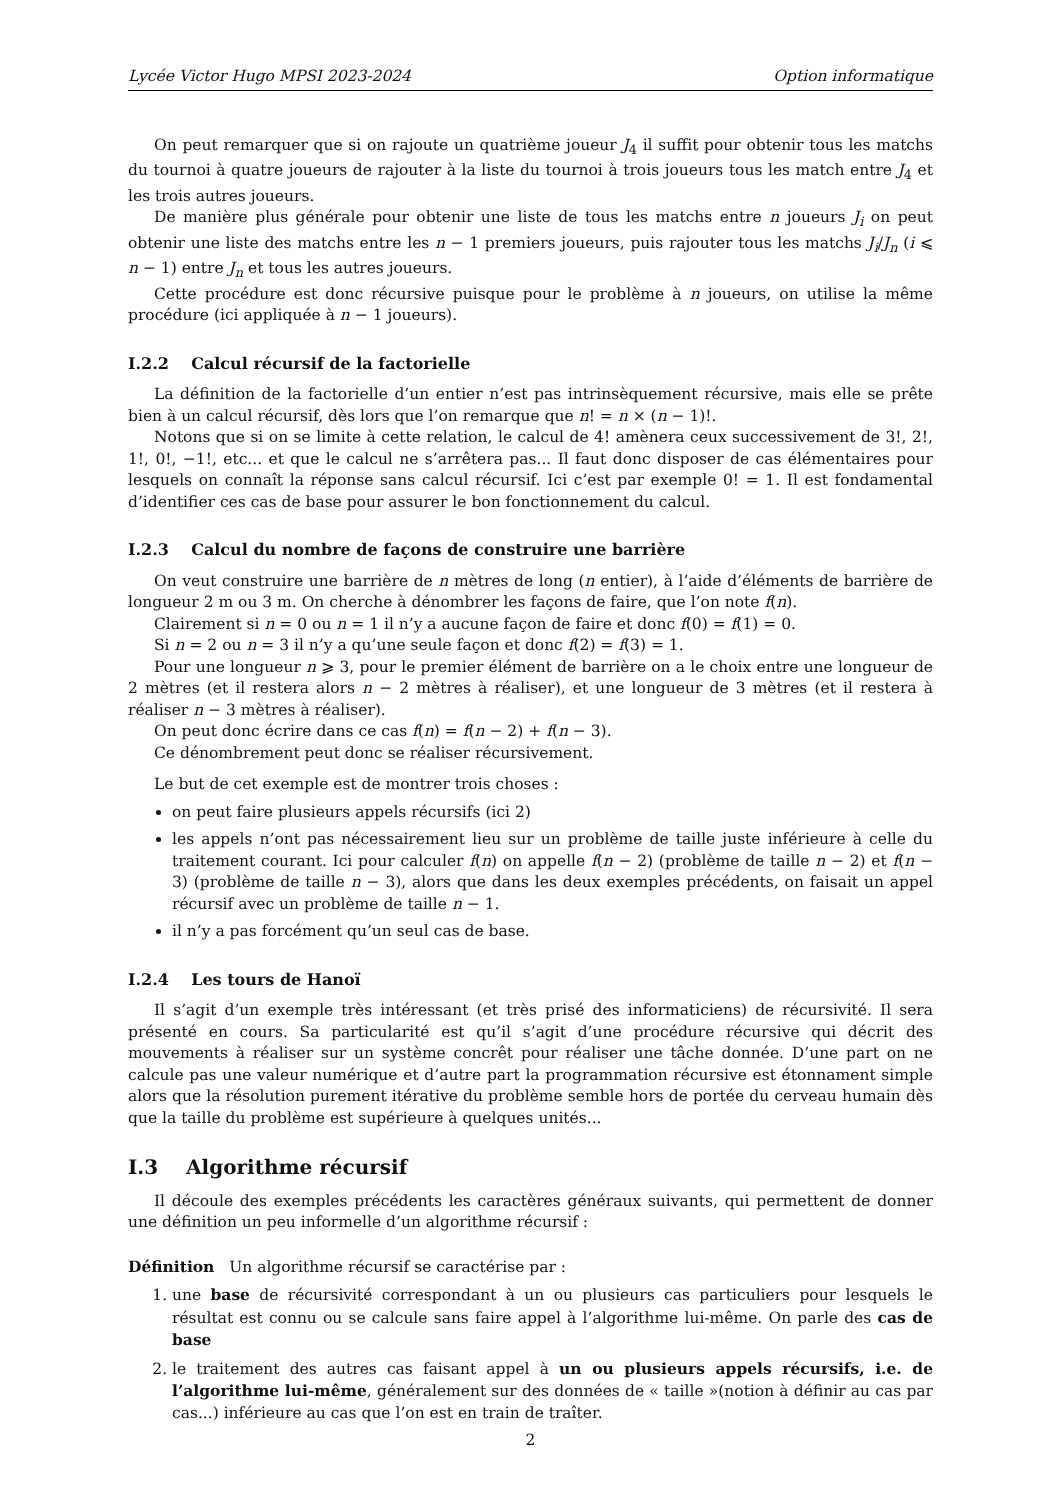Lycée Victor Hugo MPSI 2023-2024 Option informatique
On peut remarquer que si on rajoute un quatrième joueur J<sub>4</sub> il suffit pour obtenir tous les matchs du tournoi à quatre joueurs de rajouter à la liste du tournoi à trois joueurs tous les match entre J<sub>4</sub> et les trois autres joueurs.
De manière plus générale pour obtenir une liste de tous les matchs entre n joueurs J<sub>i</sub> on peut obtenir une liste des matchs entre les n − 1 premiers joueurs, puis rajouter tous les matchs J<sub>i</sub>/J<sub>n</sub> (i ⩽ n − 1) entre J<sub>n</sub> et tous les autres joueurs.
Cette procédure est donc récursive puisque pour le problème à n joueurs, on utilise la même procédure (ici appliquée à n − 1 joueurs).
I.2.2 Calcul récursif de la factorielle
La définition de la factorielle d’un entier n’est pas intrinsèquement récursive, mais elle se prête bien à un calcul récursif, dès lors que l’on remarque que n! = n × (n − 1)!.
Notons que si on se limite à cette relation, le calcul de 4! amènera ceux successivement de 3!, 2!, 1!, 0!, −1!, etc... et que le calcul ne s’arrêtera pas... Il faut donc disposer de cas élémentaires pour lesquels on connaît la réponse sans calcul récursif. Ici c’est par exemple 0! = 1. Il est fondamental d’identifier ces cas de base pour assurer le bon fonctionnement du calcul.
I.2.3 Calcul du nombre de façons de construire une barrière
On veut construire une barrière de n mètres de long (n entier), à l’aide d’éléments de barrière de longueur 2 m ou 3 m. On cherche à dénombrer les façons de faire, que l’on note f(n).
Clairement si n = 0 ou n = 1 il n’y a aucune façon de faire et donc f(0) = f(1) = 0.
Si n = 2 ou n = 3 il n’y a qu’une seule façon et donc f(2) = f(3) = 1.
Pour une longueur n ⩾ 3, pour le premier élément de barrière on a le choix entre une longueur de 2 mètres (et il restera alors n − 2 mètres à réaliser), et une longueur de 3 mètres (et il restera à réaliser n − 3 mètres à réaliser).
On peut donc écrire dans ce cas f(n) = f(n − 2) + f(n − 3).
Ce dénombrement peut donc se réaliser récursivement.
Le but de cet exemple est de montrer trois choses :
on peut faire plusieurs appels récursifs (ici 2)
les appels n’ont pas nécessairement lieu sur un problème de taille juste inférieure à celle du traitement courant. Ici pour calculer f(n) on appelle f(n − 2) (problème de taille n − 2) et f(n − 3) (problème de taille n − 3), alors que dans les deux exemples précédents, on faisait un appel récursif avec un problème de taille n − 1.
il n’y a pas forcément qu’un seul cas de base.
I.2.4 Les tours de Hanoï
Il s’agit d’un exemple très intéressant (et très prisé des informaticiens) de récursivité. Il sera présenté en cours. Sa particularité est qu’il s’agit d’une procédure récursive qui décrit des mouvements à réaliser sur un système concrêt pour réaliser une tâche donnée. D’une part on ne calcule pas une valeur numérique et d’autre part la programmation récursive est étonnament simple alors que la résolution purement itérative du problème semble hors de portée du cerveau humain dès que la taille du problème est supérieure à quelques unités...
I.3 Algorithme récursif
Il découle des exemples précédents les caractères généraux suivants, qui permettent de donner une définition un peu informelle d’un algorithme récursif :
Définition Un algorithme récursif se caractérise par :
1. une base de récursivité correspondant à un ou plusieurs cas particuliers pour lesquels le résultat est connu ou se calcule sans faire appel à l’algorithme lui-même. On parle des cas de base
2. le traitement des autres cas faisant appel à un ou plusieurs appels récursifs, i.e. de l’algorithme lui-même, généralement sur des données de « taille »(notion à définir au cas par cas...) inférieure au cas que l’on est en train de traîter.
2